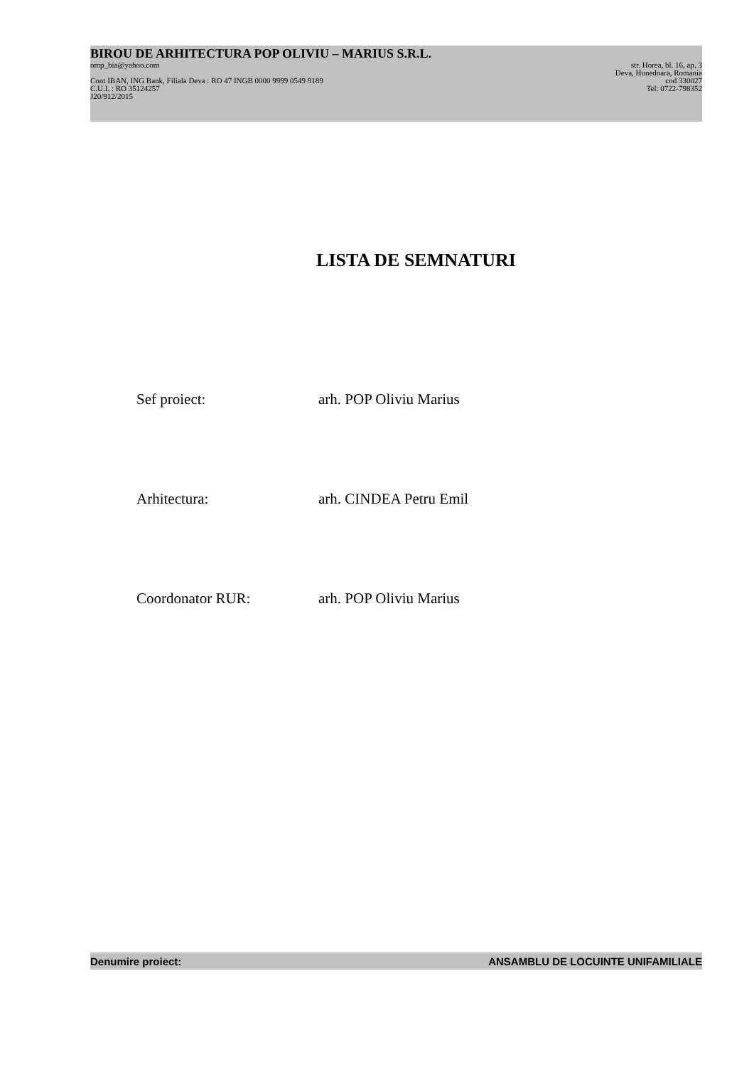BIROU DE ARHITECTURA POP OLIVIU – MARIUS S.R.L.
omp_bia@yahoo.com str. Horea, bl. 16, ap. 3
Deva, Hunedoara, Romania
Cont IBAN, ING Bank, Filiala Deva : RO 47 INGB 0000 9999 0549 9189 cod 330027
C.U.I. : RO 35124257 Tel: 0722-798352
J20/912/2015
LISTA DE SEMNATURI
Sef proiect: arh. POP Oliviu Marius
Arhitectura: arh. CINDEA Petru Emil
Coordonator RUR: arh. POP Oliviu Marius
Denumire proiect: ANSAMBLU DE LOCUINTE UNIFAMILIALE